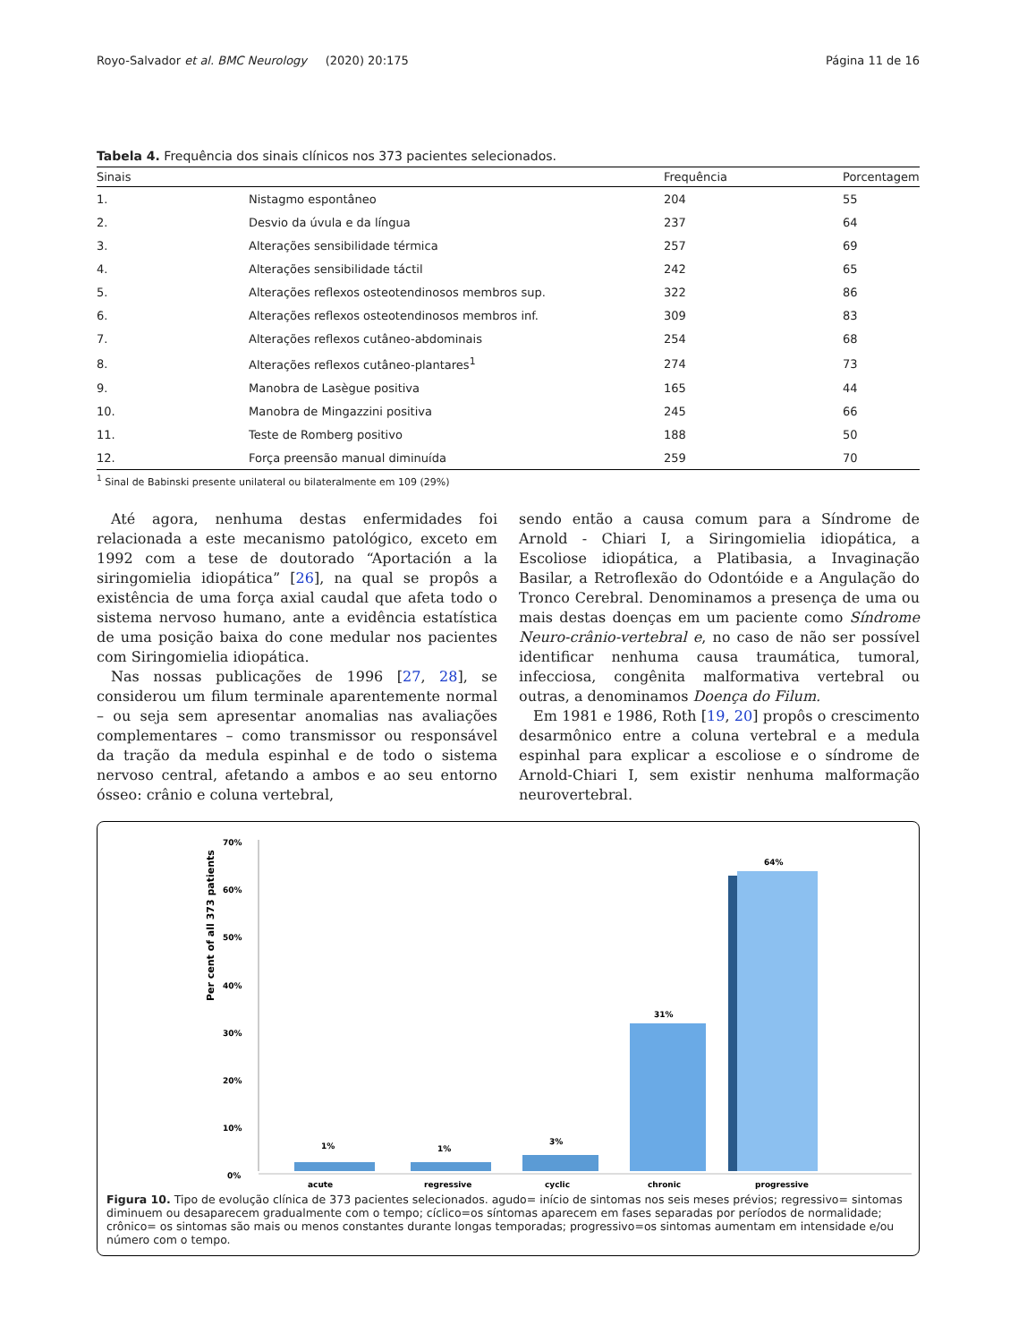Royo-Salvador et al. BMC Neurology (2020) 20:175 Página 11 de 16
Tabela 4. Frequência dos sinais clínicos nos 373 pacientes selecionados.
| Sinais | | Frequência | Porcentagem |
| --- | --- | --- | --- |
| 1. | Nistagmo espontâneo | 204 | 55 |
| 2. | Desvio da úvula e da língua | 237 | 64 |
| 3. | Alterações sensibilidade térmica | 257 | 69 |
| 4. | Alterações sensibilidade táctil | 242 | 65 |
| 5. | Alterações reflexos osteotendinosos membros sup. | 322 | 86 |
| 6. | Alterações reflexos osteotendinosos membros inf. | 309 | 83 |
| 7. | Alterações reflexos cutâneo-abdominais | 254 | 68 |
| 8. | Alterações reflexos cutâneo-plantares<sup>1</sup> | 274 | 73 |
| 9. | Manobra de Lasègue positiva | 165 | 44 |
| 10. | Manobra de Mingazzini positiva | 245 | 66 |
| 11. | Teste de Romberg positivo | 188 | 50 |
| 12. | Força preensão manual diminuída | 259 | 70 |
<sup>1</sup> Sinal de Babinski presente unilateral ou bilateralmente em 109 (29%)
Até agora, nenhuma destas enfermidades foi relacionada a este mecanismo patológico, exceto em 1992 com a tese de doutorado “Aportación a la siringomielia idiopática” [26], na qual se propôs a existência de uma força axial caudal que afeta todo o sistema nervoso humano, ante a evidência estatística de uma posição baixa do cone medular nos pacientes com Siringomielia idiopática.
Nas nossas publicações de 1996 [27, 28], se considerou um filum terminale aparentemente normal – ou seja sem apresentar anomalias nas avaliações complementares – como transmissor ou responsável da tração da medula espinhal e de todo o sistema nervoso central, afetando a ambos e ao seu entorno ósseo: crânio e coluna vertebral,
sendo então a causa comum para a Síndrome de Arnold - Chiari I, a Siringomielia idiopática, a Escoliose idiopática, a Platibasia, a Invaginação Basilar, a Retroflexão do Odontóide e a Angulação do Tronco Cerebral. Denominamos a presença de uma ou mais destas doenças em um paciente como Síndrome Neuro-crânio-vertebral e, no caso de não ser possível identificar nenhuma causa traumática, tumoral, infecciosa, congênita malformativa vertebral ou outras, a denominamos Doença do Filum.
Em 1981 e 1986, Roth [19, 20] propôs o crescimento desarmônico entre a coluna vertebral e a medula espinhal para explicar a escoliose e o síndrome de Arnold-Chiari I, sem existir nenhuma malformação neurovertebral.
Per cent of all 373 patients
70%
60%
50%
40%
30%
20%
10%
0%
1%
1%
3%
31%
64%
acute
regressive
cyclic
chronic
progressive
Figura 10. Tipo de evolução clínica de 373 pacientes selecionados. agudo= início de sintomas nos seis meses prévios; regressivo= sintomas diminuem ou desaparecem gradualmente com o tempo; cíclico=os síntomas aparecem em fases separadas por períodos de normalidade; crônico= os sintomas são mais ou menos constantes durante longas temporadas; progressivo=os sintomas aumentam em intensidade e/ou número com o tempo.